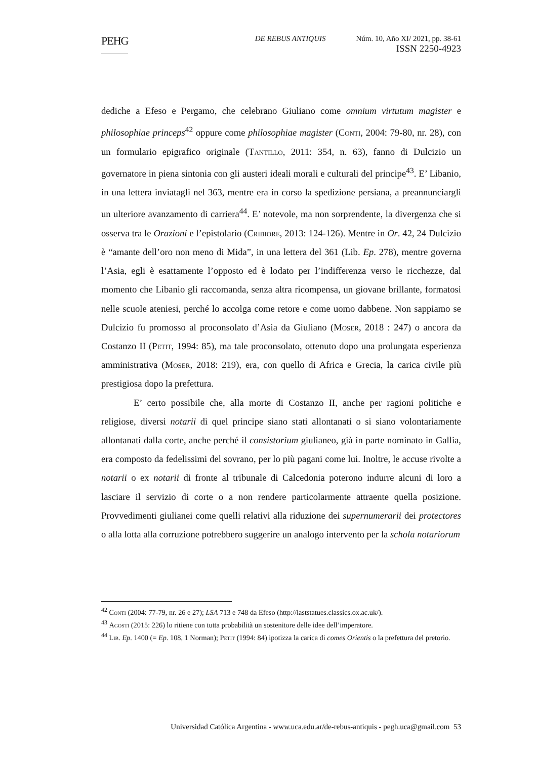PEHG
DE REBUS ANTIQUIS Núm. 10, Año XI/ 2021, pp. 38-61
ISSN 2250-4923
dediche a Efeso e Pergamo, che celebrano Giuliano come omnium virtutum magister e philosophiae princeps<sup>42</sup> oppure come philosophiae magister (Conti, 2004: 79-80, nr. 28), con un formulario epigrafico originale (Tantillo, 2011: 354, n. 63), fanno di Dulcizio un governatore in piena sintonia con gli austeri ideali morali e culturali del principe<sup>43</sup>. E’ Libanio, in una lettera inviatagli nel 363, mentre era in corso la spedizione persiana, a preannunciargli un ulteriore avanzamento di carriera<sup>44</sup>. E’ notevole, ma non sorprendente, la divergenza che si osserva tra le Orazioni e l’epistolario (Cribiore, 2013: 124-126). Mentre in Or. 42, 24 Dulcizio è “amante dell’oro non meno di Mida”, in una lettera del 361 (Lib. Ep. 278), mentre governa l’Asia, egli è esattamente l’opposto ed è lodato per l’indifferenza verso le ricchezze, dal momento che Libanio gli raccomanda, senza altra ricompensa, un giovane brillante, formatosi nelle scuole ateniesi, perché lo accolga come retore e come uomo dabbene. Non sappiamo se Dulcizio fu promosso al proconsolato d’Asia da Giuliano (Moser, 2018 : 247) o ancora da Costanzo II (Petit, 1994: 85), ma tale proconsolato, ottenuto dopo una prolungata esperienza amministrativa (Moser, 2018: 219), era, con quello di Africa e Grecia, la carica civile più prestigiosa dopo la prefettura.
E’ certo possibile che, alla morte di Costanzo II, anche per ragioni politiche e religiose, diversi notarii di quel principe siano stati allontanati o si siano volontariamente allontanati dalla corte, anche perché il consistorium giulianeo, già in parte nominato in Gallia, era composto da fedelissimi del sovrano, per lo più pagani come lui. Inoltre, le accuse rivolte a notarii o ex notarii di fronte al tribunale di Calcedonia poterono indurre alcuni di loro a lasciare il servizio di corte o a non rendere particolarmente attraente quella posizione. Provvedimenti giulianei come quelli relativi alla riduzione dei supernumerarii dei protectores o alla lotta alla corruzione potrebbero suggerire un analogo intervento per la schola notariorum
<sup>42</sup> Conti (2004: 77-79, nr. 26 e 27); LSA 713 e 748 da Efeso (http://laststatues.classics.ox.ac.uk/).
<sup>43</sup> Agosti (2015: 226) lo ritiene con tutta probabilità un sostenitore delle idee dell’imperatore.
<sup>44</sup> Lib. Ep. 1400 (= Ep. 108, 1 Norman); Petit (1994: 84) ipotizza la carica di comes Orientis o la prefettura del pretorio.
Universidad Católica Argentina - www.uca.edu.ar/de-rebus-antiquis - pegh.uca@gmail.com 53